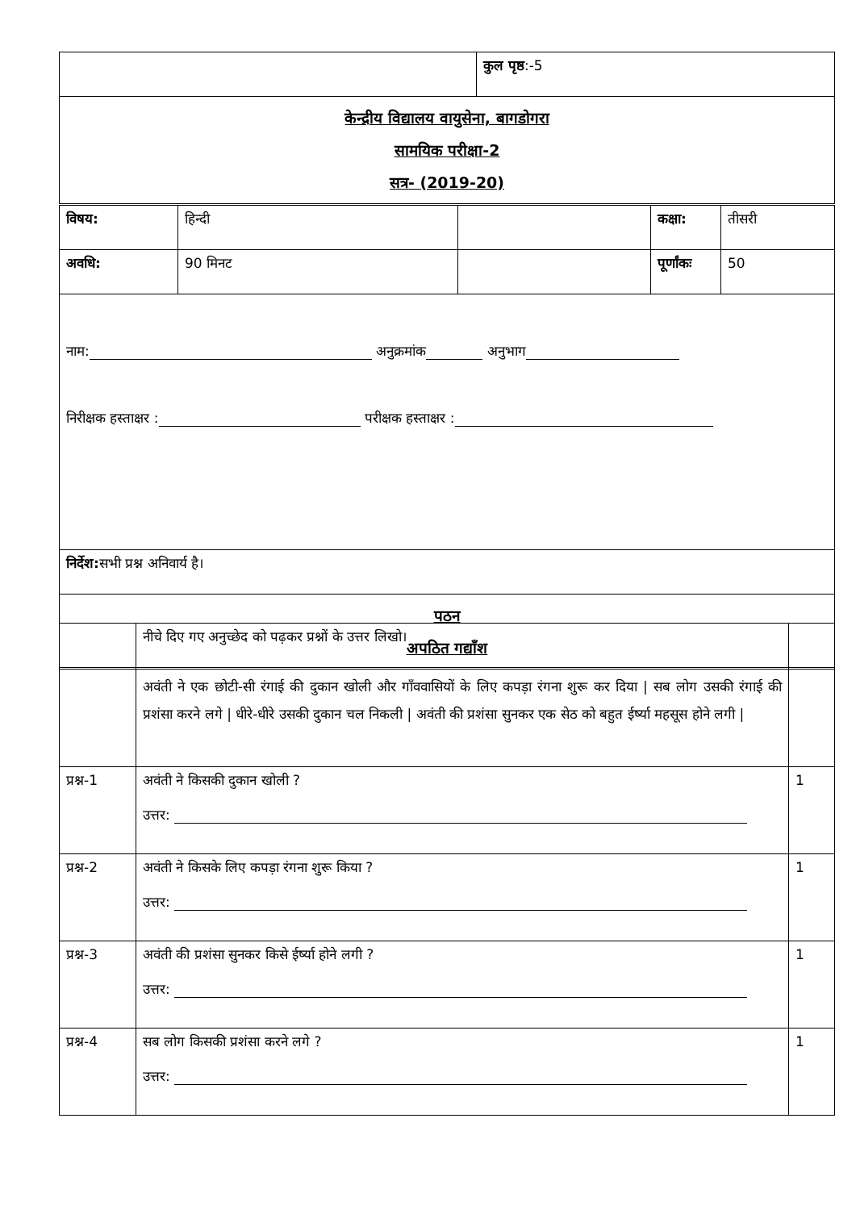| | कुल पृष्ठ :-5 |
| केन्द्रीय विद्यालय वायुसेना, बागडोगरा सामयिक परीक्षा-2 सत्र- (2019-20) | |
| विषय: | हिन्दी | | कक्षा: | तीसरी |
| अवधि: | 90 मिनट | | पूर्णांकः | 50 |
| नाम: अनुक्रमांक अनुभाग निरीक्षक हस्ताक्षर : परीक्षक हस्ताक्षर : | | | | |
| निर्देश: सभी प्रश्न अनिवार्य है। | | | | |
| पठन अपठित गद्याँश | | | | |
| | नीचे दिए गए अनुच्छेद को पढ़कर प्रश्नों के उत्तर लिखो। | |
| | अवंती ने एक छोटी-सी रंगाई की दुकान खोली और गाँववासियों के लिए कपड़ा रंगना शुरू कर दिया / सब लोग उसकी रंगाई की प्रशंसा करने लगे / धीरे-धीरे उसकी दुकान चल निकली / अवंती की प्रशंसा सुनकर एक सेठ को बहुत ईर्ष्या महसूस होने लगी / | |
| प्रश्न-1 | अवंती ने किसकी दुकान खोली ? उत्तर: | 1 |
| प्रश्न-2 | अवंती ने किसके लिए कपड़ा रंगना शुरू किया ? उत्तर: | 1 |
| प्रश्न-3 | अवंती की प्रशंसा सुनकर किसे ईर्ष्या होने लगी ? उत्तर: | 1 |
| प्रश्न-4 | सब लोग किसकी प्रशंसा करने लगे ? उत्तर: | 1 |